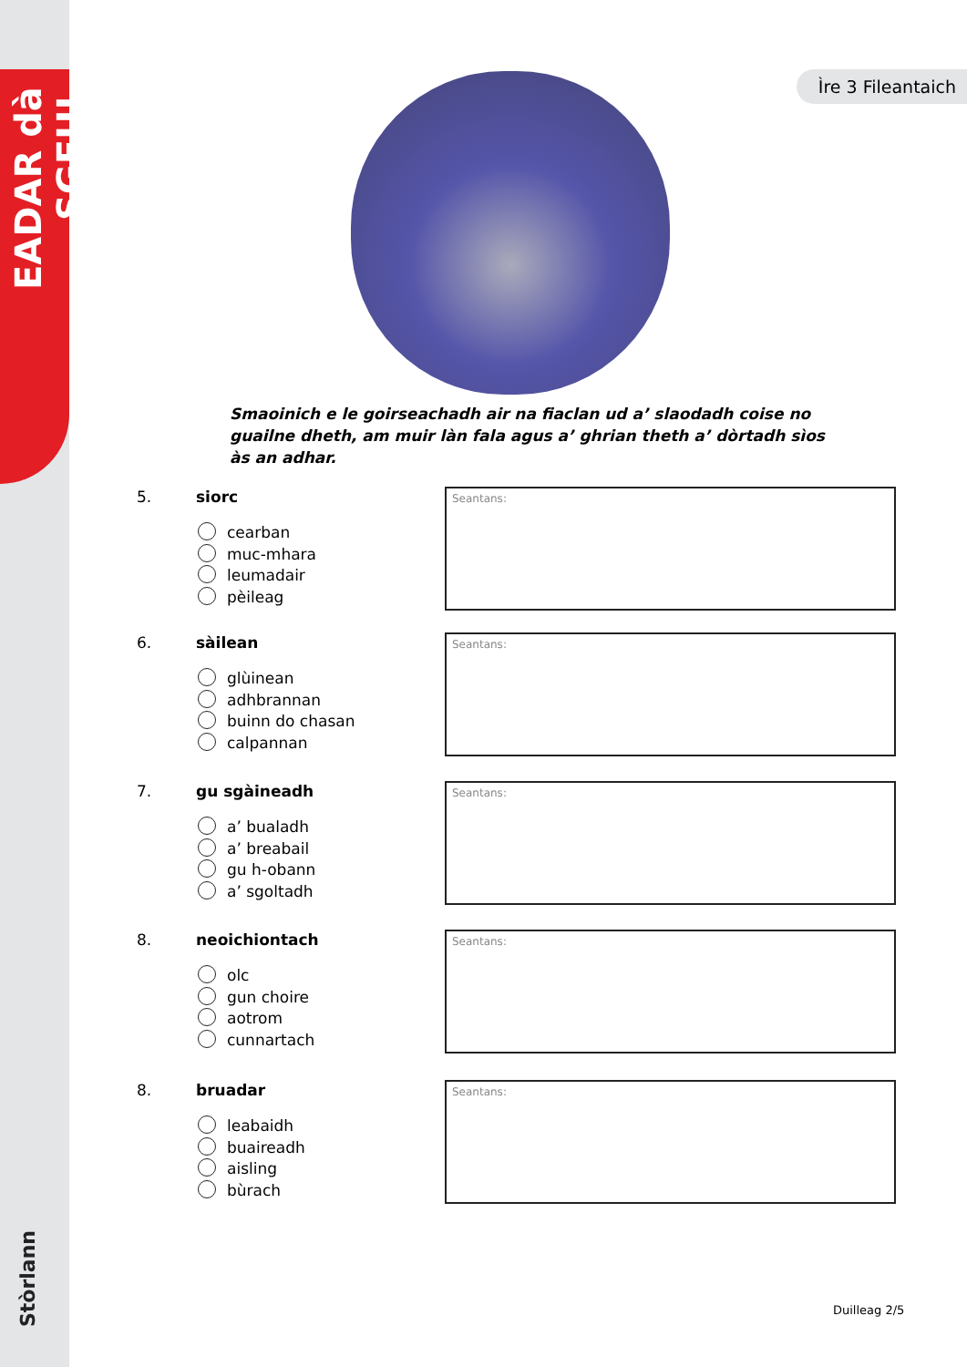EADAR dà SGEUL
Stòrlann
Ìre 3 Fileantaich
Smaoinich e le goirseachadh air na fiaclan ud a’ slaodadh coise no guailne dheth, am muir làn fala agus a’ ghrian theth a’ dòrtadh sìos às an adhar.
5. siorc
cearban
muc-mhara
leumadair
pèileag
Seantans:
6. sàilean
glùinean
adhbrannan
buinn do chasan
calpannan
Seantans:
7. gu sgàineadh
a’ bualadh
a’ breabail
gu h-obann
a’ sgoltadh
Seantans:
8. neoichiontach
olc
gun choire
aotrom
cunnartach
Seantans:
8. bruadar
leabaidh
buaireadh
aisling
bùrach
Seantans:
Duilleag 2/5